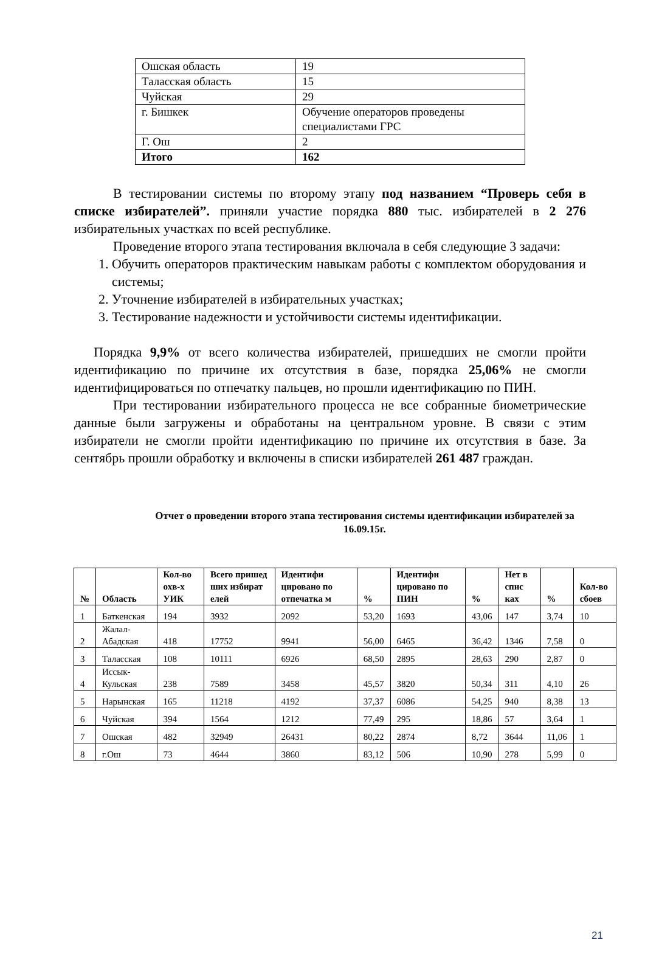| Ошская область | 19 |
| Таласская область | 15 |
| Чуйская | 29 |
| г. Бишкек | Обучение операторов проведены специалистами ГРС |
| Г. Ош | 2 |
| Итого | 162 |
В тестировании системы по второму этапу под названием “Проверь себя в списке избирателей”. приняли участие порядка 880 тыс. избирателей в 2 276 избирательных участках по всей республике.
Проведение второго этапа тестирования включала в себя следующие 3 задачи:
1. Обучить операторов практическим навыкам работы с комплектом оборудования и системы;
2. Уточнение избирателей в избирательных участках;
3. Тестирование надежности и устойчивости системы идентификации.
Порядка 9,9% от всего количества избирателей, пришедших не смогли пройти идентификацию по причине их отсутствия в базе, порядка 25,06% не смогли идентифицироваться по отпечатку пальцев, но прошли идентификацию по ПИН.
При тестировании избирательного процесса не все собранные биометрические данные были загружены и обработаны на центральном уровне. В связи с этим избиратели не смогли пройти идентификацию по причине их отсутствия в базе. За сентябрь прошли обработку и включены в списки избирателей 261 487 граждан.
Отчет о проведении второго этапа тестирования системы идентификации избирателей за 16.09.15г.
| № | Область | Кол-во охв-х УИК | Всего пришед ших избират елей | Идентифи цировано по отпечатка м | % | Идентифи цировано по ПИН | % | Нет в спис ках | % | Кол-во сбоев |
| --- | --- | --- | --- | --- | --- | --- | --- | --- | --- | --- |
| 1 | Баткенская | 194 | 3932 | 2092 | 53,20 | 1693 | 43,06 | 147 | 3,74 | 10 |
| 2 | Жалал-Абадская | 418 | 17752 | 9941 | 56,00 | 6465 | 36,42 | 1346 | 7,58 | 0 |
| 3 | Таласская | 108 | 10111 | 6926 | 68,50 | 2895 | 28,63 | 290 | 2,87 | 0 |
| 4 | Иссык-Кульская | 238 | 7589 | 3458 | 45,57 | 3820 | 50,34 | 311 | 4,10 | 26 |
| 5 | Нарынская | 165 | 11218 | 4192 | 37,37 | 6086 | 54,25 | 940 | 8,38 | 13 |
| 6 | Чуйская | 394 | 1564 | 1212 | 77,49 | 295 | 18,86 | 57 | 3,64 | 1 |
| 7 | Ошская | 482 | 32949 | 26431 | 80,22 | 2874 | 8,72 | 3644 | 11,06 | 1 |
| 8 | г.Ош | 73 | 4644 | 3860 | 83,12 | 506 | 10,90 | 278 | 5,99 | 0 |
21